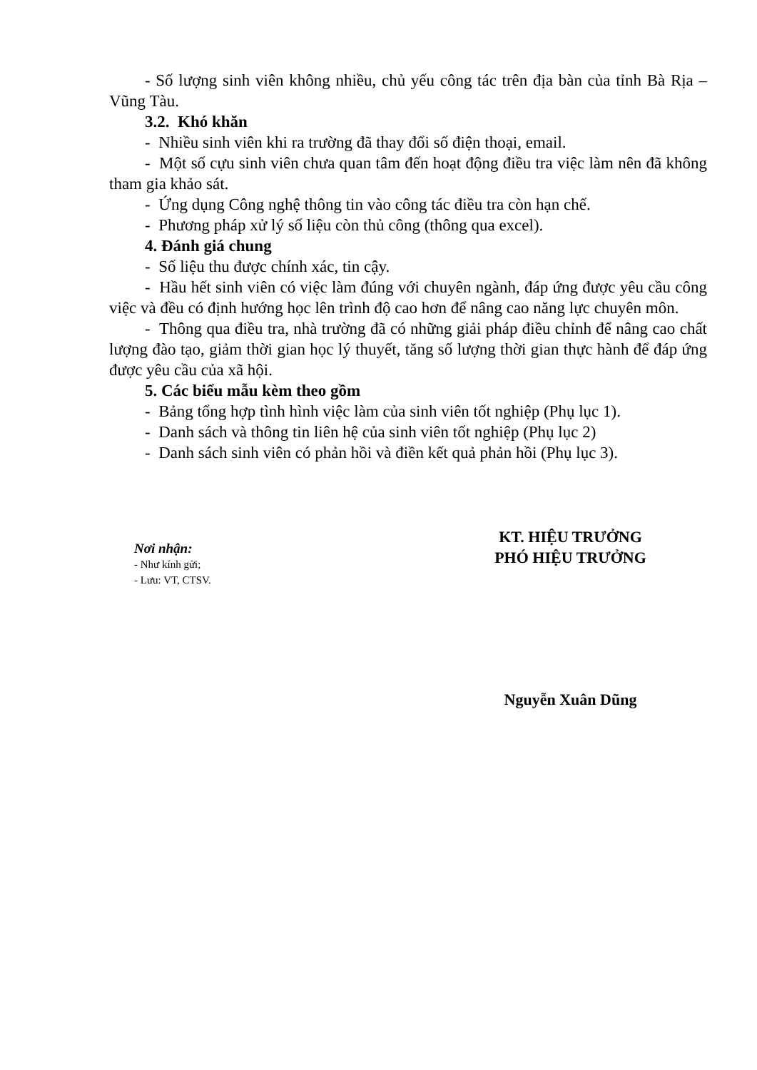- Số lượng sinh viên không nhiều, chủ yếu công tác trên địa bàn của tỉnh Bà Rịa – Vũng Tàu.
3.2. Khó khăn
- Nhiều sinh viên khi ra trường đã thay đổi số điện thoại, email.
- Một số cựu sinh viên chưa quan tâm đến hoạt động điều tra việc làm nên đã không tham gia khảo sát.
- Ứng dụng Công nghệ thông tin vào công tác điều tra còn hạn chế.
- Phương pháp xử lý số liệu còn thủ công (thông qua excel).
4. Đánh giá chung
- Số liệu thu được chính xác, tin cậy.
- Hầu hết sinh viên có việc làm đúng với chuyên ngành, đáp ứng được yêu cầu công việc và đều có định hướng học lên trình độ cao hơn để nâng cao năng lực chuyên môn.
- Thông qua điều tra, nhà trường đã có những giải pháp điều chỉnh để nâng cao chất lượng đào tạo, giảm thời gian học lý thuyết, tăng số lượng thời gian thực hành để đáp ứng được yêu cầu của xã hội.
5. Các biểu mẫu kèm theo gồm
- Bảng tổng hợp tình hình việc làm của sinh viên tốt nghiệp (Phụ lục 1).
- Danh sách và thông tin liên hệ của sinh viên tốt nghiệp (Phụ lục 2)
- Danh sách sinh viên có phản hồi và điền kết quả phản hồi (Phụ lục 3).
Nơi nhận:
- Như kính gửi;
- Lưu: VT, CTSV.
KT. HIỆU TRƯỞNG
PHÓ HIỆU TRƯỞNG
Nguyễn Xuân Dũng